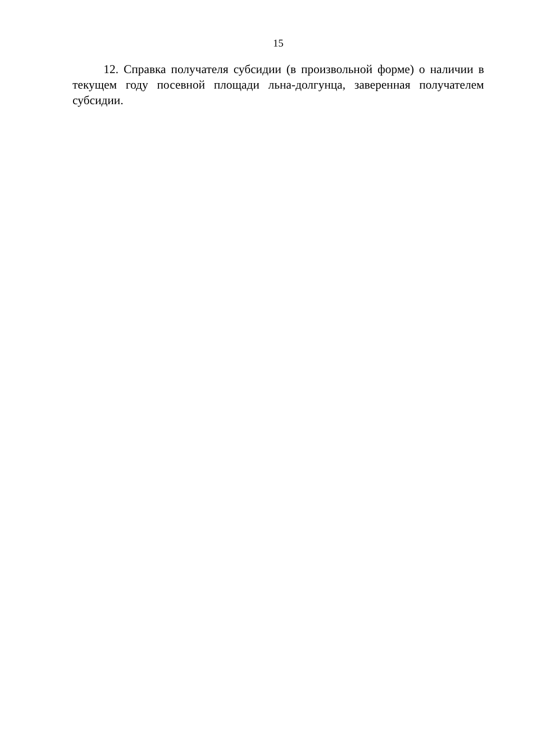15
12. Справка получателя субсидии (в произвольной форме) о наличии в текущем году посевной площади льна-долгунца, заверенная получателем субсидии.